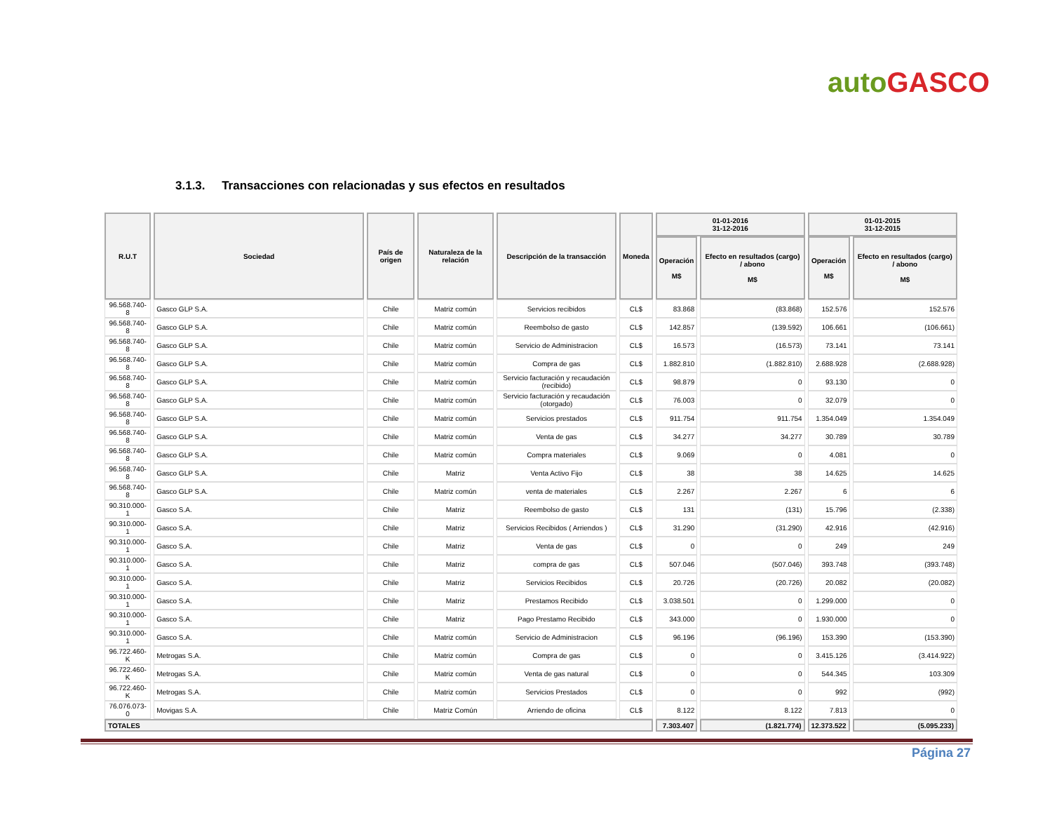autoGASCO
3.1.3. Transacciones con relacionadas y sus efectos en resultados
| R.U.T | Sociedad | País de origen | Naturaleza de la relación | Descripción de la transacción | Moneda | 01-01-2016 31-12-2016 | | 01-01-2015 31-12-2015 | |
| --- | --- | --- | --- | --- | --- | --- | --- | --- | --- |
| | | | | | | Operación M$ | Efecto en resultados (cargo) / abono M$ | Operación M$ | Efecto en resultados (cargo) / abono M$ |
| 96.568.740-8 | Gasco GLP S.A. | Chile | Matriz común | Servicios recibidos | CL$ | 83.868 | (83.868) | 152.576 | 152.576 |
| 96.568.740-8 | Gasco GLP S.A. | Chile | Matriz común | Reembolso de gasto | CL$ | 142.857 | (139.592) | 106.661 | (106.661) |
| 96.568.740-8 | Gasco GLP S.A. | Chile | Matriz común | Servicio de Administracion | CL$ | 16.573 | (16.573) | 73.141 | 73.141 |
| 96.568.740-8 | Gasco GLP S.A. | Chile | Matriz común | Compra de gas | CL$ | 1.882.810 | (1.882.810) | 2.688.928 | (2.688.928) |
| 96.568.740-8 | Gasco GLP S.A. | Chile | Matriz común | Servicio facturación y recaudación (recibido) | CL$ | 98.879 | 0 | 93.130 | 0 |
| 96.568.740-8 | Gasco GLP S.A. | Chile | Matriz común | Servicio facturación y recaudación (otorgado) | CL$ | 76.003 | 0 | 32.079 | 0 |
| 96.568.740-8 | Gasco GLP S.A. | Chile | Matriz común | Servicios prestados | CL$ | 911.754 | 911.754 | 1.354.049 | 1.354.049 |
| 96.568.740-8 | Gasco GLP S.A. | Chile | Matriz común | Venta de gas | CL$ | 34.277 | 34.277 | 30.789 | 30.789 |
| 96.568.740-8 | Gasco GLP S.A. | Chile | Matriz común | Compra materiales | CL$ | 9.069 | 0 | 4.081 | 0 |
| 96.568.740-8 | Gasco GLP S.A. | Chile | Matriz | Venta Activo Fijo | CL$ | 38 | 38 | 14.625 | 14.625 |
| 96.568.740-8 | Gasco GLP S.A. | Chile | Matriz común | venta de materiales | CL$ | 2.267 | 2.267 | 6 | 6 |
| 90.310.000-1 | Gasco S.A. | Chile | Matriz | Reembolso de gasto | CL$ | 131 | (131) | 15.796 | (2.338) |
| 90.310.000-1 | Gasco S.A. | Chile | Matriz | Servicios Recibidos ( Arriendos ) | CL$ | 31.290 | (31.290) | 42.916 | (42.916) |
| 90.310.000-1 | Gasco S.A. | Chile | Matriz | Venta de gas | CL$ | 0 | 0 | 249 | 249 |
| 90.310.000-1 | Gasco S.A. | Chile | Matriz | compra de gas | CL$ | 507.046 | (507.046) | 393.748 | (393.748) |
| 90.310.000-1 | Gasco S.A. | Chile | Matriz | Servicios Recibidos | CL$ | 20.726 | (20.726) | 20.082 | (20.082) |
| 90.310.000-1 | Gasco S.A. | Chile | Matriz | Prestamos Recibido | CL$ | 3.038.501 | 0 | 1.299.000 | 0 |
| 90.310.000-1 | Gasco S.A. | Chile | Matriz | Pago Prestamo Recibido | CL$ | 343.000 | 0 | 1.930.000 | 0 |
| 90.310.000-1 | Gasco S.A. | Chile | Matriz común | Servicio de Administracion | CL$ | 96.196 | (96.196) | 153.390 | (153.390) |
| 96.722.460-K | Metrogas S.A. | Chile | Matriz común | Compra de gas | CL$ | 0 | 0 | 3.415.126 | (3.414.922) |
| 96.722.460-K | Metrogas S.A. | Chile | Matriz común | Venta de gas natural | CL$ | 0 | 0 | 544.345 | 103.309 |
| 96.722.460-K | Metrogas S.A. | Chile | Matriz común | Servicios Prestados | CL$ | 0 | 0 | 992 | (992) |
| 76.076.073-0 | Movigas S.A. | Chile | Matriz Común | Arriendo de oficina | CL$ | 8.122 | 8.122 | 7.813 | 0 |
| TOTALES | | | | | | 7.303.407 | (1.821.774) | 12.373.522 | (5.095.233) |
Página 27